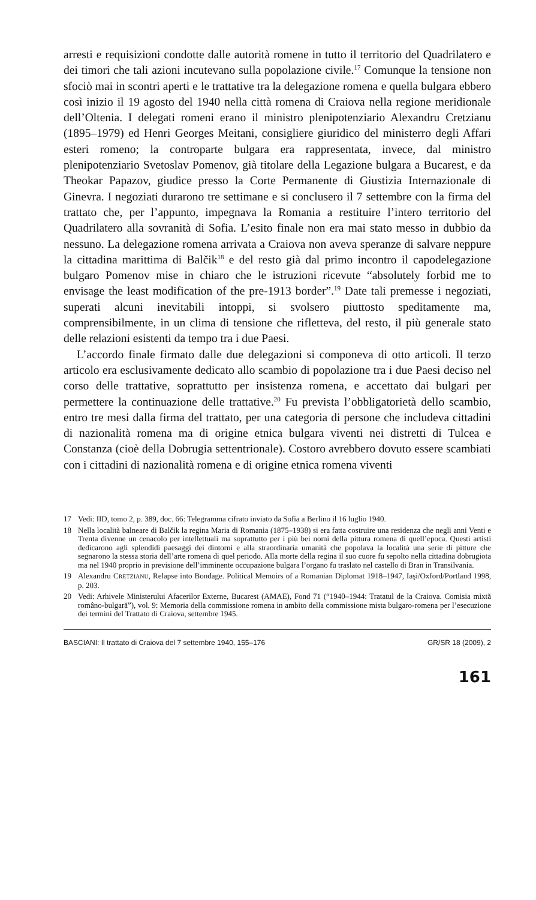arresti e requisizioni condotte dalle autorità romene in tutto il territorio del Quadrilatero e dei timori che tali azioni incutevano sulla popolazione civile.<sup>17</sup> Comunque la tensione non sfociò mai in scontri aperti e le trattative tra la delegazione romena e quella bulgara ebbero così inizio il 19 agosto del 1940 nella città romena di Craiova nella regione meridionale dell’Oltenia. I delegati romeni erano il ministro plenipotenziario Alexandru Cretzianu (1895–1979) ed Henri Georges Meitani, consigliere giuridico del ministerro degli Affari esteri romeno; la controparte bulgara era rappresentata, invece, dal ministro plenipotenziario Svetoslav Pomenov, già titolare della Legazione bulgara a Bucarest, e da Theokar Papazov, giudice presso la Corte Permanente di Giustizia Internazionale di Ginevra. I negoziati durarono tre settimane e si conclusero il 7 settembre con la firma del trattato che, per l’appunto, impegnava la Romania a restituire l’intero territorio del Quadrilatero alla sovranità di Sofia. L’esito finale non era mai stato messo in dubbio da nessuno. La delegazione romena arrivata a Craiova non aveva speranze di salvare neppure la cittadina marittima di Balčik<sup>18</sup> e del resto già dal primo incontro il capodelegazione bulgaro Pomenov mise in chiaro che le istruzioni ricevute “absolutely forbid me to envisage the least modification of the pre-1913 border”.<sup>19</sup> Date tali premesse i negoziati, superati alcuni inevitabili intoppi, si svolsero piuttosto speditamente ma, comprensibilmente, in un clima di tensione che rifletteva, del resto, il più generale stato delle relazioni esistenti da tempo tra i due Paesi.
L’accordo finale firmato dalle due delegazioni si componeva di otto articoli. Il terzo articolo era esclusivamente dedicato allo scambio di popolazione tra i due Paesi deciso nel corso delle trattative, soprattutto per insistenza romena, e accettato dai bulgari per permettere la continuazione delle trattative.<sup>20</sup> Fu prevista l’obbligatorietà dello scambio, entro tre mesi dalla firma del trattato, per una categoria di persone che includeva cittadini di nazionalità romena ma di origine etnica bulgara viventi nei distretti di Tulcea e Constanza (cioè della Dobrugia settentrionale). Costoro avrebbero dovuto essere scambiati con i cittadini di nazionalità romena e di origine etnica romena viventi
17 Vedi: IID, tomo 2, p. 389, doc. 66: Telegramma cifrato inviato da Sofia a Berlino il 16 luglio 1940.
18 Nella località balneare di Balčik la regina Maria di Romania (1875–1938) si era fatta costruire una residenza che negli anni Venti e Trenta divenne un cenacolo per intellettuali ma soprattutto per i più bei nomi della pittura romena di quell’epoca. Questi artisti dedicarono agli splendidi paesaggi dei dintorni e alla straordinaria umanità che popolava la località una serie di pitture che segnarono la stessa storia dell’arte romena di quel periodo. Alla morte della regina il suo cuore fu sepolto nella cittadina dobrugiota ma nel 1940 proprio in previsione dell’imminente occupazione bulgara l’organo fu traslato nel castello di Bran in Transilvania.
19 Alexandru CRETZIANU, Relapse into Bondage. Political Memoirs of a Romanian Diplomat 1918–1947, Iaşi/Oxford/Portland 1998, p. 203.
20 Vedi: Arhivele Ministerului Afacerilor Externe, Bucarest (AMAE), Fond 71 (“1940–1944: Tratatul de la Craiova. Comisia mixtă româno-bulgară”), vol. 9: Memoria della commissione romena in ambito della commissione mista bulgaro-romena per l’esecuzione dei termini del Trattato di Craiova, settembre 1945.
BASCIANI: Il trattato di Craiova del 7 settembre 1940, 155–176 GR/SR 18 (2009), 2
161